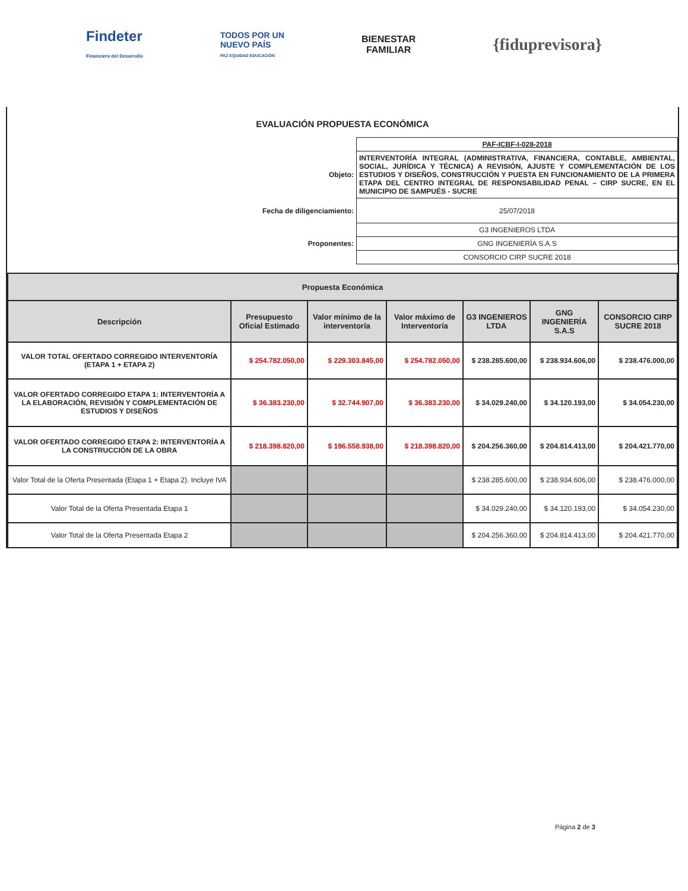Findeter
Financiera del Desarrollo
TODOS POR UN
NUEVO PAÍS
PAZ EQUIDAD EDUCACIÓN
BIENESTAR
FAMILIAR
{fiduprevisora}
EVALUACIÓN PROPUESTA ECONÓMICA
| | PAF-ICBF-I-028-2018 |
| Objeto: | INTERVENTORÍA INTEGRAL (ADMINISTRATIVA, FINANCIERA, CONTABLE, AMBIENTAL, SOCIAL, JURÍDICA Y TÉCNICA) A REVISIÓN, AJUSTE Y COMPLEMENTACIÓN DE LOS ESTUDIOS Y DISEÑOS, CONSTRUCCIÓN Y PUESTA EN FUNCIONAMIENTO DE LA PRIMERA ETAPA DEL CENTRO INTEGRAL DE RESPONSABILIDAD PENAL – CIRP SUCRE, EN EL MUNICIPIO DE SAMPUÉS - SUCRE |
| Fecha de diligenciamiento: | 25/07/2018 |
| Proponentes: | G3 INGENIEROS LTDA |
| | GNG INGENIERÍA S.A.S |
| | CONSORCIO CIRP SUCRE 2018 |
| Propuesta Económica | | | | | | |
| --- | --- | --- | --- | --- | --- | --- |
| Descripción | Presupuesto Oficial Estimado | Valor mínimo de la interventoría | Valor máximo de Interventoría | G3 INGENIEROS LTDA | GNG INGENIERÍA S.A.S | CONSORCIO CIRP SUCRE 2018 |
| VALOR TOTAL OFERTADO CORREGIDO INTERVENTORÍA (ETAPA 1 + ETAPA 2) | $ 254.782.050,00 | $ 229.303.845,00 | $ 254.782.050,00 | $ 238.285.600,00 | $ 238.934.606,00 | $ 238.476.000,00 |
| VALOR OFERTADO CORREGIDO ETAPA 1: INTERVENTORÍA A LA ELABORACIÓN, REVISIÓN Y COMPLEMENTACIÓN DE ESTUDIOS Y DISEÑOS | $ 36.383.230,00 | $ 32.744.907,00 | $ 36.383.230,00 | $ 34.029.240,00 | $ 34.120.193,00 | $ 34.054.230,00 |
| VALOR OFERTADO CORREGIDO ETAPA 2: INTERVENTORÍA A LA CONSTRUCCIÓN DE LA OBRA | $ 218.398.820,00 | $ 196.558.938,00 | $ 218.398.820,00 | $ 204.256.360,00 | $ 204.814.413,00 | $ 204.421.770,00 |
| Valor Total de la Oferta Presentada (Etapa 1 + Etapa 2). Incluye IVA | | | | $ 238.285.600,00 | $ 238.934.606,00 | $ 238.476.000,00 |
| Valor Total de la Oferta Presentada Etapa 1 | | | | $ 34.029.240,00 | $ 34.120.193,00 | $ 34.054.230,00 |
| Valor Total de la Oferta Presentada Etapa 2 | | | | $ 204.256.360,00 | $ 204.814.413,00 | $ 204.421.770,00 |
Página 2 de 3